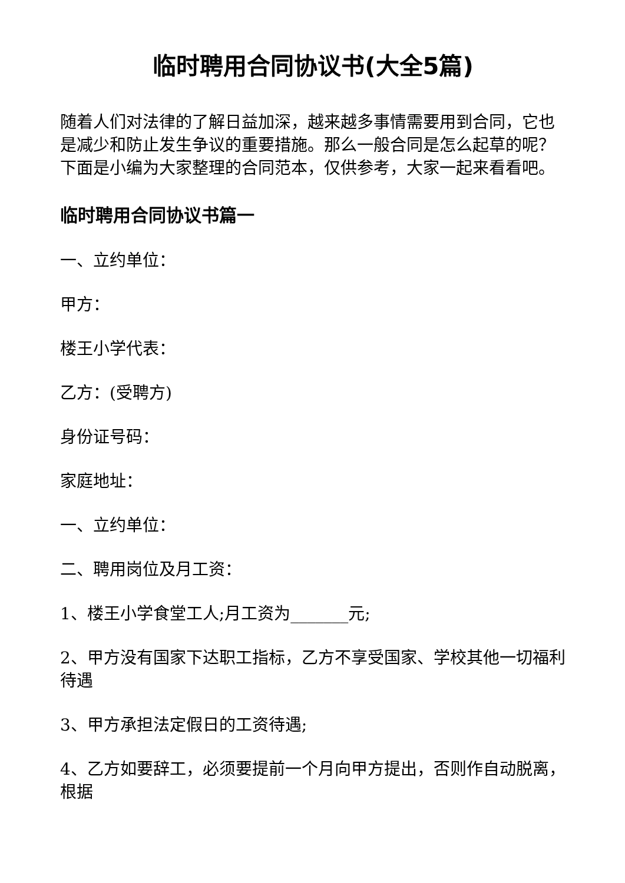临时聘用合同协议书(大全5篇)
随着人们对法律的了解日益加深，越来越多事情需要用到合同，它也是减少和防止发生争议的重要措施。那么一般合同是怎么起草的呢？下面是小编为大家整理的合同范本，仅供参考，大家一起来看看吧。
临时聘用合同协议书篇一
一、立约单位：
甲方：
楼王小学代表：
乙方：(受聘方)
身份证号码：
家庭地址：
一、立约单位：
二、聘用岗位及月工资：
1、楼王小学食堂工人;月工资为_______元;
2、甲方没有国家下达职工指标，乙方不享受国家、学校其他一切福利待遇
3、甲方承担法定假日的工资待遇;
4、乙方如要辞工，必须要提前一个月向甲方提出，否则作自动脱离，根据